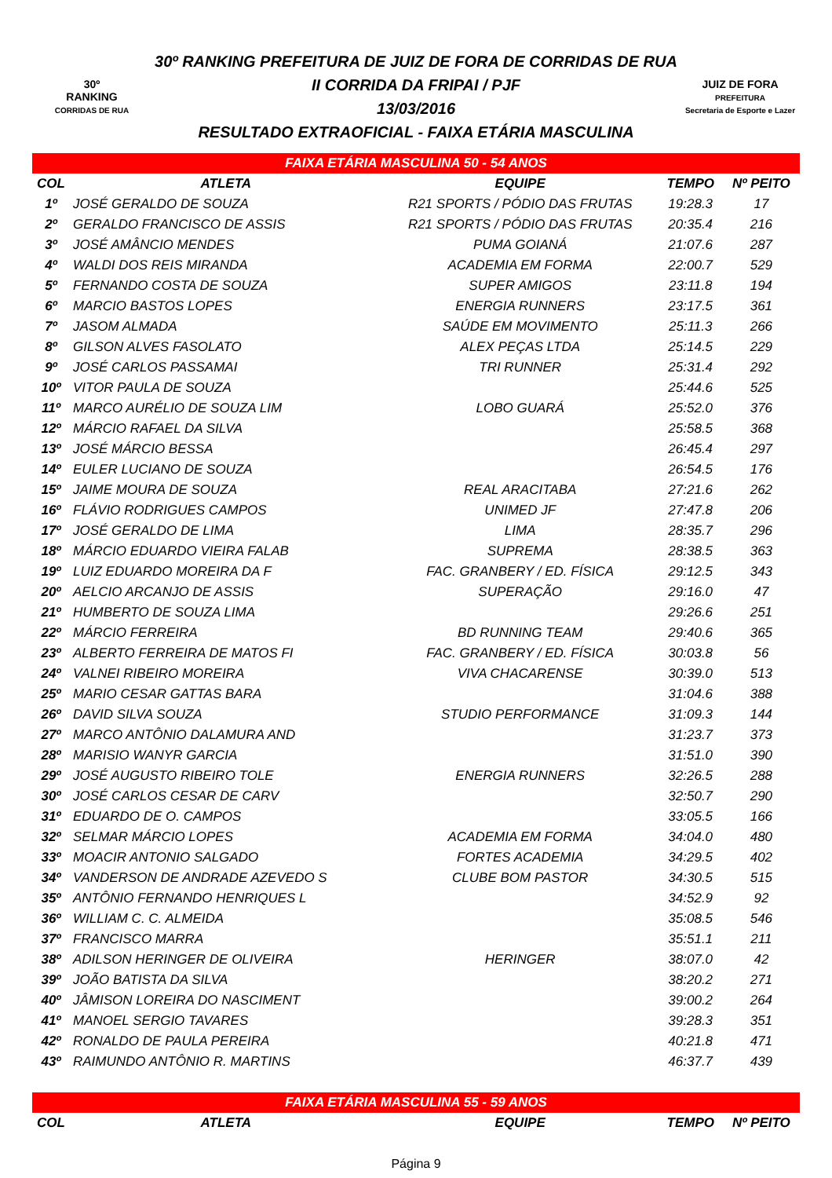30º
RANKING
CORRIDAS DE RUA
30º RANKING PREFEITURA DE JUIZ DE FORA DE CORRIDAS DE RUA
II CORRIDA DA FRIPAI / PJF
13/03/2016
RESULTADO EXTRAOFICIAL - FAIXA ETÁRIA MASCULINA
JUIZ DE FORA
PREFEITURA
Secretaria de Esporte e Lazer
| FAIXA ETÁRIA MASCULINA 50 - 54 ANOS | | | | |
| COL | ATLETA | EQUIPE | TEMPO | Nº PEITO |
| 1º | JOSÉ GERALDO DE SOUZA | R21 SPORTS / PÓDIO DAS FRUTAS | 19:28.3 | 17 |
| 2º | GERALDO FRANCISCO DE ASSIS | R21 SPORTS / PÓDIO DAS FRUTAS | 20:35.4 | 216 |
| 3º | JOSÉ AMÂNCIO MENDES | PUMA GOIANÁ | 21:07.6 | 287 |
| 4º | WALDI DOS REIS MIRANDA | ACADEMIA EM FORMA | 22:00.7 | 529 |
| 5º | FERNANDO COSTA DE SOUZA | SUPER AMIGOS | 23:11.8 | 194 |
| 6º | MARCIO BASTOS LOPES | ENERGIA RUNNERS | 23:17.5 | 361 |
| 7º | JASOM ALMADA | SAÚDE EM MOVIMENTO | 25:11.3 | 266 |
| 8º | GILSON ALVES FASOLATO | ALEX PEÇAS LTDA | 25:14.5 | 229 |
| 9º | JOSÉ CARLOS PASSAMAI | TRI RUNNER | 25:31.4 | 292 |
| 10º | VITOR PAULA DE SOUZA | | 25:44.6 | 525 |
| 11º | MARCO AURÉLIO DE SOUZA LIM | LOBO GUARÁ | 25:52.0 | 376 |
| 12º | MÁRCIO RAFAEL DA SILVA | | 25:58.5 | 368 |
| 13º | JOSÉ MÁRCIO BESSA | | 26:45.4 | 297 |
| 14º | EULER LUCIANO DE SOUZA | | 26:54.5 | 176 |
| 15º | JAIME MOURA DE SOUZA | REAL ARACITABA | 27:21.6 | 262 |
| 16º | FLÁVIO RODRIGUES CAMPOS | UNIMED JF | 27:47.8 | 206 |
| 17º | JOSÉ GERALDO DE LIMA | LIMA | 28:35.7 | 296 |
| 18º | MÁRCIO EDUARDO VIEIRA FALAB | SUPREMA | 28:38.5 | 363 |
| 19º | LUIZ EDUARDO MOREIRA DA F | FAC. GRANBERY / ED. FÍSICA | 29:12.5 | 343 |
| 20º | AELCIO ARCANJO DE ASSIS | SUPERAÇÃO | 29:16.0 | 47 |
| 21º | HUMBERTO DE SOUZA LIMA | | 29:26.6 | 251 |
| 22º | MÁRCIO FERREIRA | BD RUNNING TEAM | 29:40.6 | 365 |
| 23º | ALBERTO FERREIRA DE MATOS FI | FAC. GRANBERY / ED. FÍSICA | 30:03.8 | 56 |
| 24º | VALNEI RIBEIRO MOREIRA | VIVA CHACARENSE | 30:39.0 | 513 |
| 25º | MARIO CESAR GATTAS BARA | | 31:04.6 | 388 |
| 26º | DAVID SILVA SOUZA | STUDIO PERFORMANCE | 31:09.3 | 144 |
| 27º | MARCO ANTÔNIO DALAMURA AND | | 31:23.7 | 373 |
| 28º | MARISIO WANYR GARCIA | | 31:51.0 | 390 |
| 29º | JOSÉ AUGUSTO RIBEIRO TOLE | ENERGIA RUNNERS | 32:26.5 | 288 |
| 30º | JOSÉ CARLOS CESAR DE CARV | | 32:50.7 | 290 |
| 31º | EDUARDO DE O. CAMPOS | | 33:05.5 | 166 |
| 32º | SELMAR MÁRCIO LOPES | ACADEMIA EM FORMA | 34:04.0 | 480 |
| 33º | MOACIR ANTONIO SALGADO | FORTES ACADEMIA | 34:29.5 | 402 |
| 34º | VANDERSON DE ANDRADE AZEVEDO S | CLUBE BOM PASTOR | 34:30.5 | 515 |
| 35º | ANTÔNIO FERNANDO HENRIQUES L | | 34:52.9 | 92 |
| 36º | WILLIAM C. C. ALMEIDA | | 35:08.5 | 546 |
| 37º | FRANCISCO MARRA | | 35:51.1 | 211 |
| 38º | ADILSON HERINGER DE OLIVEIRA | HERINGER | 38:07.0 | 42 |
| 39º | JOÃO BATISTA DA SILVA | | 38:20.2 | 271 |
| 40º | JÂMISON LOREIRA DO NASCIMENT | | 39:00.2 | 264 |
| 41º | MANOEL SERGIO TAVARES | | 39:28.3 | 351 |
| 42º | RONALDO DE PAULA PEREIRA | | 40:21.8 | 471 |
| 43º | RAIMUNDO ANTÔNIO R. MARTINS | | 46:37.7 | 439 |
| FAIXA ETÁRIA MASCULINA 55 - 59 ANOS | | | | |
| COL | ATLETA | EQUIPE | TEMPO | Nº PEITO |
Página 9